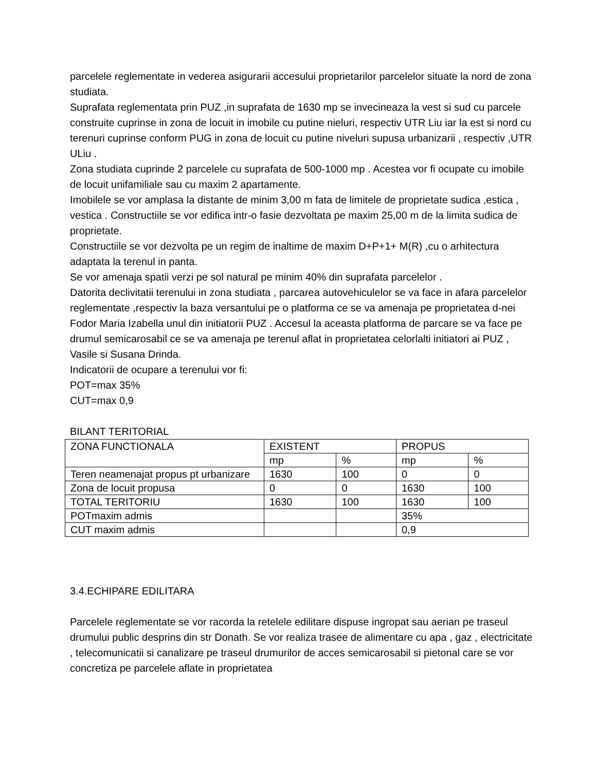parcelele reglementate in vederea asigurarii accesului proprietarilor parcelelor situate la nord de zona studiata.
Suprafata reglementata prin PUZ ,in suprafata de 1630 mp se invecineaza la vest si sud cu parcele construite cuprinse in zona de locuit in imobile cu putine nieluri, respectiv UTR Liu iar la est si nord cu terenuri cuprinse conform PUG in zona de locuit cu putine niveluri supusa urbanizarii , respectiv ,UTR ULiu .
Zona studiata cuprinde 2 parcelele cu suprafata de 500-1000 mp . Acestea vor fi ocupate cu imobile de locuit unifamiliale sau cu maxim 2 apartamente.
Imobilele se vor amplasa la distante de minim 3,00 m fata de limitele de proprietate sudica ,estica , vestica . Constructiile se vor edifica intr-o fasie dezvoltata pe maxim 25,00 m de la limita sudica de proprietate.
Constructiile se vor dezvolta pe un regim de inaltime de maxim D+P+1+ M(R) ,cu o arhitectura adaptata la terenul in panta.
Se vor amenaja spatii verzi pe sol natural pe minim 40% din suprafata parcelelor .
Datorita declivitatii terenului in zona studiata , parcarea autovehiculelor se va face in afara parcelelor reglementate ,respectiv la baza versantului pe o platforma ce se va amenaja pe proprietatea d-nei Fodor Maria Izabella unul din initiatorii PUZ . Accesul la aceasta platforma de parcare se va face pe drumul semicarosabil ce se va amenaja pe terenul aflat in proprietatea celorlalti initiatori ai PUZ , Vasile si Susana Drinda.
Indicatorii de ocupare a terenului vor fi:
POT=max 35%
CUT=max 0,9
BILANT TERITORIAL
| ZONA FUNCTIONALA | EXISTENT | | PROPUS | |
| | mp | % | mp | % |
| Teren neamenajat propus pt urbanizare | 1630 | 100 | 0 | 0 |
| Zona de locuit propusa | 0 | 0 | 1630 | 100 |
| TOTAL TERITORIU | 1630 | 100 | 1630 | 100 |
| POTmaxim admis | | | 35% | |
| CUT maxim admis | | | 0,9 | |
3.4.ECHIPARE EDILITARA
Parcelele reglementate se vor racorda la retelele edilitare dispuse ingropat sau aerian pe traseul drumului public desprins din str Donath. Se vor realiza trasee de alimentare cu apa , gaz , electricitate , telecomunicatii si canalizare pe traseul drumurilor de acces semicarosabil si pietonal care se vor concretiza pe parcelele aflate in proprietatea